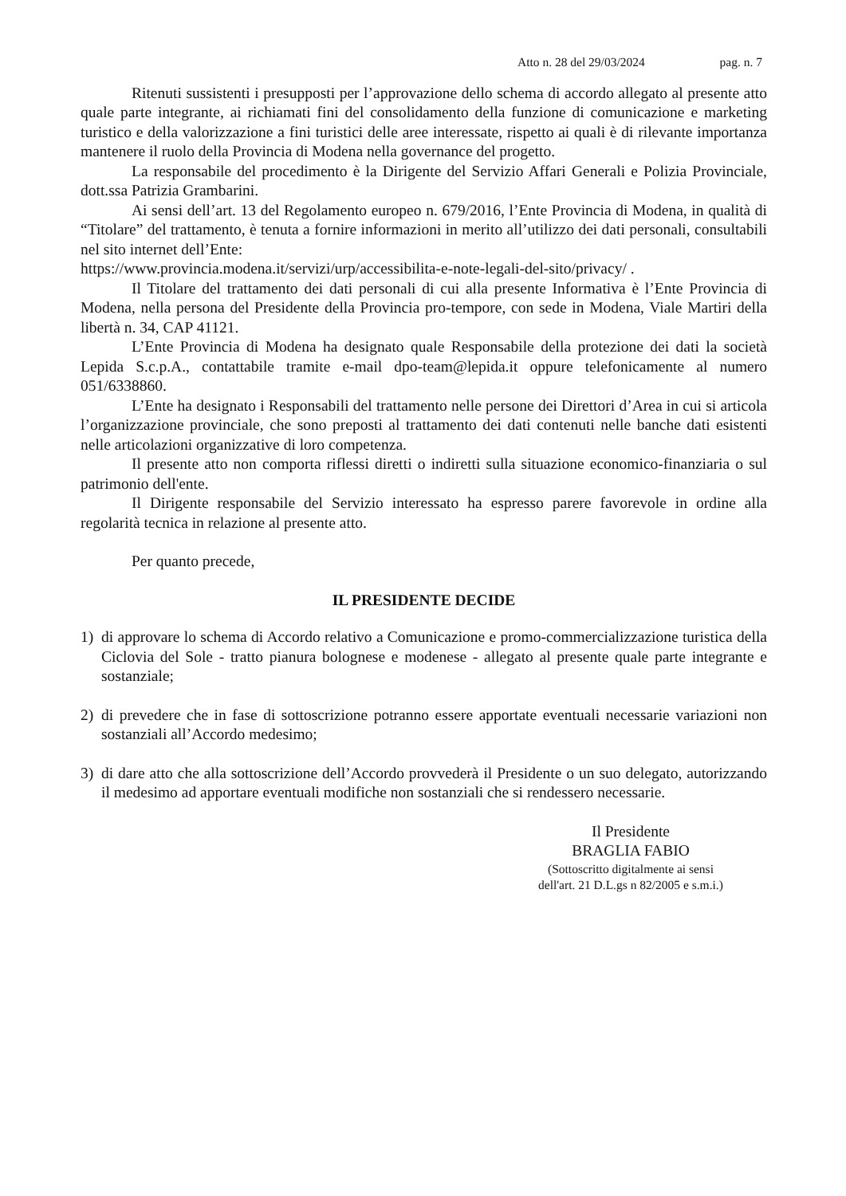Atto n. 28 del 29/03/2024 pag. n. 7
Ritenuti sussistenti i presupposti per l’approvazione dello schema di accordo allegato al presente atto quale parte integrante, ai richiamati fini del consolidamento della funzione di comunicazione e marketing turistico e della valorizzazione a fini turistici delle aree interessate, rispetto ai quali è di rilevante importanza mantenere il ruolo della Provincia di Modena nella governance del progetto.
La responsabile del procedimento è la Dirigente del Servizio Affari Generali e Polizia Provinciale, dott.ssa Patrizia Grambarini.
Ai sensi dell’art. 13 del Regolamento europeo n. 679/2016, l’Ente Provincia di Modena, in qualità di “Titolare” del trattamento, è tenuta a fornire informazioni in merito all’utilizzo dei dati personali, consultabili nel sito internet dell’Ente:
https://www.provincia.modena.it/servizi/urp/accessibilita-e-note-legali-del-sito/privacy/ .
Il Titolare del trattamento dei dati personali di cui alla presente Informativa è l’Ente Provincia di Modena, nella persona del Presidente della Provincia pro-tempore, con sede in Modena, Viale Martiri della libertà n. 34, CAP 41121.
L’Ente Provincia di Modena ha designato quale Responsabile della protezione dei dati la società Lepida S.c.p.A., contattabile tramite e-mail dpo-team@lepida.it oppure telefonicamente al numero 051/6338860.
L’Ente ha designato i Responsabili del trattamento nelle persone dei Direttori d’Area in cui si articola l’organizzazione provinciale, che sono preposti al trattamento dei dati contenuti nelle banche dati esistenti nelle articolazioni organizzative di loro competenza.
Il presente atto non comporta riflessi diretti o indiretti sulla situazione economico-finanziaria o sul patrimonio dell'ente.
Il Dirigente responsabile del Servizio interessato ha espresso parere favorevole in ordine alla regolarità tecnica in relazione al presente atto.
Per quanto precede,
IL PRESIDENTE DECIDE
1) di approvare lo schema di Accordo relativo a Comunicazione e promo-commercializzazione turistica della Ciclovia del Sole - tratto pianura bolognese e modenese - allegato al presente quale parte integrante e sostanziale;
2) di prevedere che in fase di sottoscrizione potranno essere apportate eventuali necessarie variazioni non sostanziali all’Accordo medesimo;
3) di dare atto che alla sottoscrizione dell’Accordo provvederà il Presidente o un suo delegato, autorizzando il medesimo ad apportare eventuali modifiche non sostanziali che si rendessero necessarie.
Il Presidente
BRAGLIA FABIO
(Sottoscritto digitalmente ai sensi
dell'art. 21 D.L.gs n 82/2005 e s.m.i.)